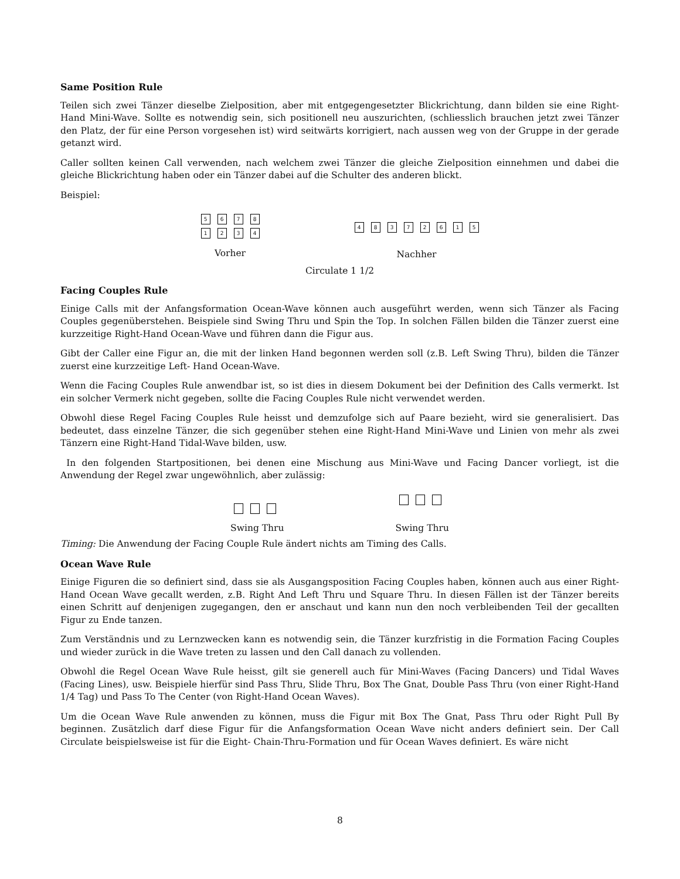Same Position Rule
Teilen sich zwei Tänzer dieselbe Zielposition, aber mit entgegengesetzter Blickrichtung, dann bilden sie eine Right-Hand Mini-Wave. Sollte es notwendig sein, sich positionell neu auszurichten, (schliesslich brauchen jetzt zwei Tänzer den Platz, der für eine Person vorgesehen ist) wird seitwärts korrigiert, nach aussen weg von der Gruppe in der gerade getanzt wird.
Caller sollten keinen Call verwenden, nach welchem zwei Tänzer die gleiche Zielposition einnehmen und dabei die gleiche Blickrichtung haben oder ein Tänzer dabei auf die Schulter des anderen blickt.
Beispiel:
5678
1234
Vorher
48372615
Nachher
Circulate 1 1/2
Facing Couples Rule
Einige Calls mit der Anfangsformation Ocean-Wave können auch ausgeführt werden, wenn sich Tänzer als Facing Couples gegenüberstehen. Beispiele sind Swing Thru und Spin the Top. In solchen Fällen bilden die Tänzer zuerst eine kurzzeitige Right-Hand Ocean-Wave und führen dann die Figur aus.
Gibt der Caller eine Figur an, die mit der linken Hand begonnen werden soll (z.B. Left Swing Thru), bilden die Tänzer zuerst eine kurzzeitige Left- Hand Ocean-Wave.
Wenn die Facing Couples Rule anwendbar ist, so ist dies in diesem Dokument bei der Definition des Calls vermerkt. Ist ein solcher Vermerk nicht gegeben, sollte die Facing Couples Rule nicht verwendet werden.
Obwohl diese Regel Facing Couples Rule heisst und demzufolge sich auf Paare bezieht, wird sie generalisiert. Das bedeutet, dass einzelne Tänzer, die sich gegenüber stehen eine Right-Hand Mini-Wave und Linien von mehr als zwei Tänzern eine Right-Hand Tidal-Wave bilden, usw.
In den folgenden Startpositionen, bei denen eine Mischung aus Mini-Wave und Facing Dancer vorliegt, ist die Anwendung der Regel zwar ungewöhnlich, aber zulässig:
Swing Thru Swing Thru
Timing: Die Anwendung der Facing Couple Rule ändert nichts am Timing des Calls.
Ocean Wave Rule
Einige Figuren die so definiert sind, dass sie als Ausgangsposition Facing Couples haben, können auch aus einer Right-Hand Ocean Wave gecallt werden, z.B. Right And Left Thru und Square Thru. In diesen Fällen ist der Tänzer bereits einen Schritt auf denjenigen zugegangen, den er anschaut und kann nun den noch verbleibenden Teil der gecallten Figur zu Ende tanzen.
Zum Verständnis und zu Lernzwecken kann es notwendig sein, die Tänzer kurzfristig in die Formation Facing Couples und wieder zurück in die Wave treten zu lassen und den Call danach zu vollenden.
Obwohl die Regel Ocean Wave Rule heisst, gilt sie generell auch für Mini-Waves (Facing Dancers) und Tidal Waves (Facing Lines), usw. Beispiele hierfür sind Pass Thru, Slide Thru, Box The Gnat, Double Pass Thru (von einer Right-Hand 1/4 Tag) und Pass To The Center (von Right-Hand Ocean Waves).
Um die Ocean Wave Rule anwenden zu können, muss die Figur mit Box The Gnat, Pass Thru oder Right Pull By beginnen. Zusätzlich darf diese Figur für die Anfangsformation Ocean Wave nicht anders definiert sein. Der Call Circulate beispielsweise ist für die Eight- Chain-Thru-Formation und für Ocean Waves definiert. Es wäre nicht
8